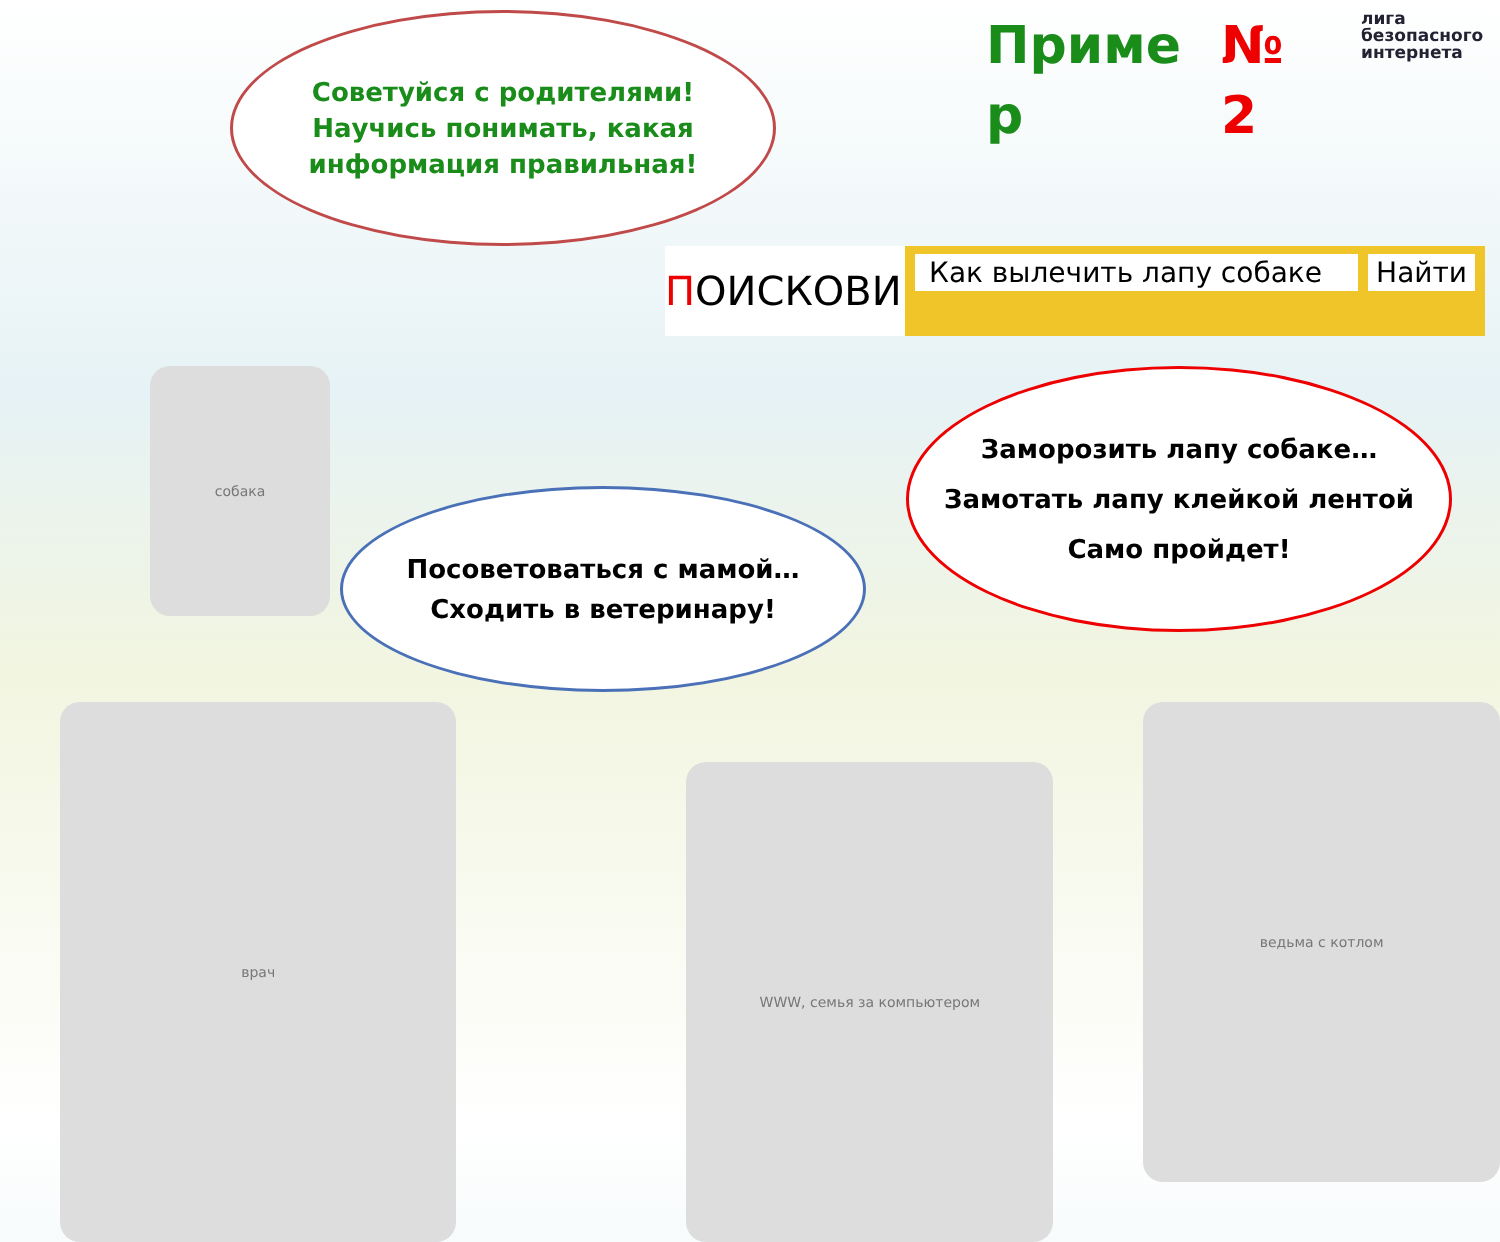Советуйся с родителями!
Научись понимать, какая
информация правильная!
Приме р № 2
лига
безопасного
интернета
ПОИСКОВИК
Как вылечить лапу собаке Найти
собака
Посоветоваться с мамой…
Сходить в ветеринару!
Заморозить лапу собаке…
Замотать лапу клейкой лентой
Само пройдет!
врач
WWW, семья за компьютером
ведьма с котлом